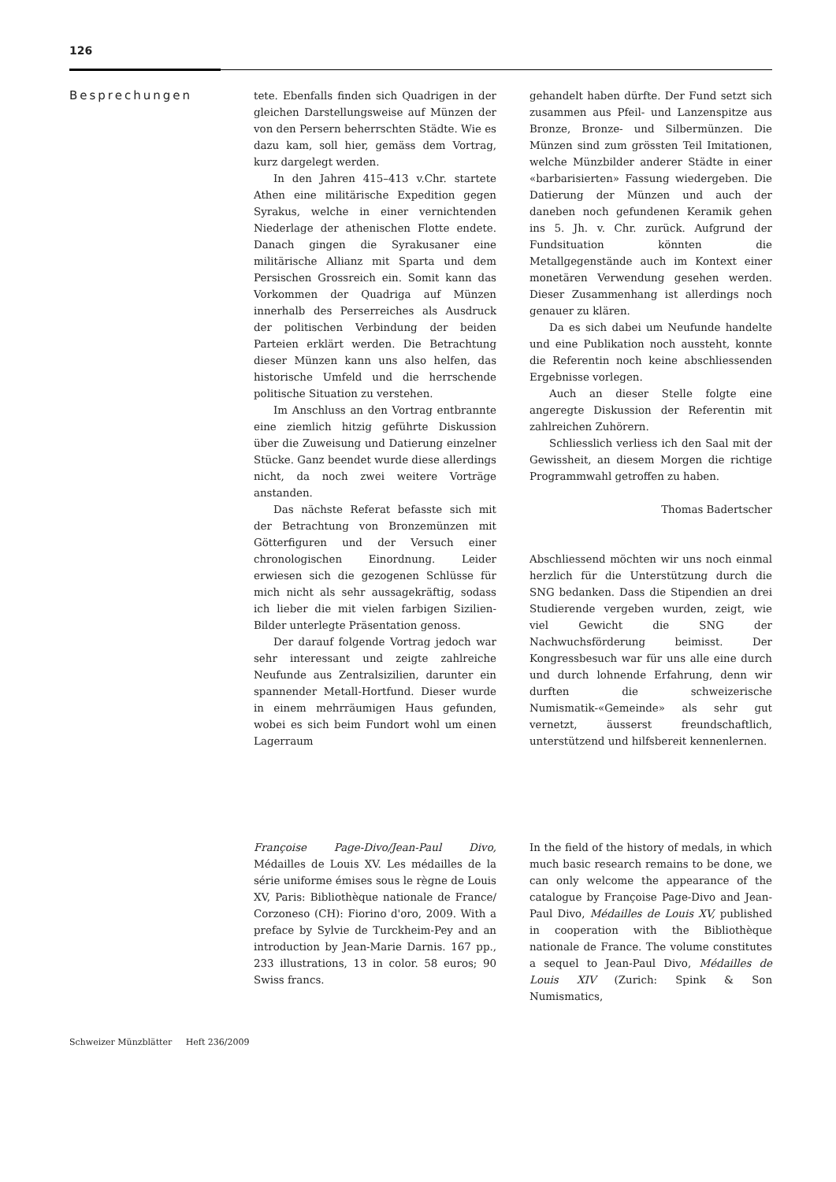126
Besprechungen
tete. Ebenfalls finden sich Quadrigen in der gleichen Darstellungsweise auf Münzen der von den Persern beherrschten Städte. Wie es dazu kam, soll hier, gemäss dem Vortrag, kurz dargelegt werden.
In den Jahren 415–413 v.Chr. startete Athen eine militärische Expedition gegen Syrakus, welche in einer vernichtenden Niederlage der athenischen Flotte endete. Danach gingen die Syrakusaner eine militärische Allianz mit Sparta und dem Persischen Grossreich ein. Somit kann das Vorkommen der Quadriga auf Münzen innerhalb des Perserreiches als Ausdruck der politischen Verbindung der beiden Parteien erklärt werden. Die Betrachtung dieser Münzen kann uns also helfen, das historische Umfeld und die herrschende politische Situation zu verstehen.
Im Anschluss an den Vortrag entbrannte eine ziemlich hitzig geführte Diskussion über die Zuweisung und Datierung einzelner Stücke. Ganz beendet wurde diese allerdings nicht, da noch zwei weitere Vorträge anstanden.
Das nächste Referat befasste sich mit der Betrachtung von Bronzemünzen mit Götterfiguren und der Versuch einer chronologischen Einordnung. Leider erwiesen sich die gezogenen Schlüsse für mich nicht als sehr aussagekräftig, sodass ich lieber die mit vielen farbigen Sizilien-Bilder unterlegte Präsentation genoss.
Der darauf folgende Vortrag jedoch war sehr interessant und zeigte zahlreiche Neufunde aus Zentralsizilien, darunter ein spannender Metall-Hortfund. Dieser wurde in einem mehrräumigen Haus gefunden, wobei es sich beim Fundort wohl um einen Lagerraum
gehandelt haben dürfte. Der Fund setzt sich zusammen aus Pfeil- und Lanzenspitze aus Bronze, Bronze- und Silbermünzen. Die Münzen sind zum grössten Teil Imitationen, welche Münzbilder anderer Städte in einer «barbarisierten» Fassung wiedergeben. Die Datierung der Münzen und auch der daneben noch gefundenen Keramik gehen ins 5. Jh. v. Chr. zurück. Aufgrund der Fundsituation könnten die Metallgegenstände auch im Kontext einer monetären Verwendung gesehen werden. Dieser Zusammenhang ist allerdings noch genauer zu klären.
Da es sich dabei um Neufunde handelte und eine Publikation noch aussteht, konnte die Referentin noch keine abschliessenden Ergebnisse vorlegen.
Auch an dieser Stelle folgte eine angeregte Diskussion der Referentin mit zahlreichen Zuhörern.
Schliesslich verliess ich den Saal mit der Gewissheit, an diesem Morgen die richtige Programmwahl getroffen zu haben.
Thomas Badertscher
Abschliessend möchten wir uns noch einmal herzlich für die Unterstützung durch die SNG bedanken. Dass die Stipendien an drei Studierende vergeben wurden, zeigt, wie viel Gewicht die SNG der Nachwuchsförderung beimisst. Der Kongressbesuch war für uns alle eine durch und durch lohnende Erfahrung, denn wir durften die schweizerische Numismatik-«Gemeinde» als sehr gut vernetzt, äusserst freundschaftlich, unterstützend und hilfsbereit kennenlernen.
Françoise Page-Divo/Jean-Paul Divo, Médailles de Louis XV. Les médailles de la série uniforme émises sous le règne de Louis XV, Paris: Bibliothèque nationale de France/ Corzoneso (CH): Fiorino d'oro, 2009. With a preface by Sylvie de Turckheim-Pey and an introduction by Jean-Marie Darnis. 167 pp., 233 illustrations, 13 in color. 58 euros; 90 Swiss francs.
In the field of the history of medals, in which much basic research remains to be done, we can only welcome the appearance of the catalogue by Françoise Page-Divo and Jean-Paul Divo, Médailles de Louis XV, published in cooperation with the Bibliothèque nationale de France. The volume constitutes a sequel to Jean-Paul Divo, Médailles de Louis XIV (Zurich: Spink & Son Numismatics,
Schweizer Münzblätter Heft 236/2009